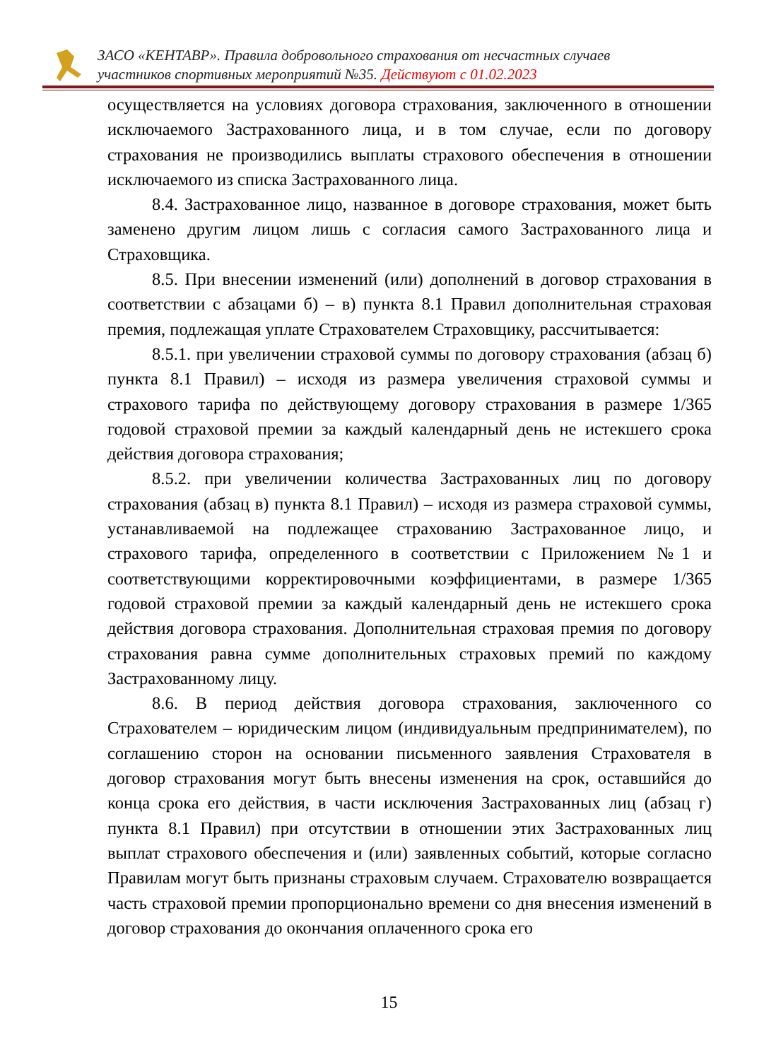ЗАСО «КЕНТАВР». Правила добровольного страхования от несчастных случаев
участников спортивных мероприятий №35. Действуют с 01.02.2023
осуществляется на условиях договора страхования, заключенного в отношении исключаемого Застрахованного лица, и в том случае, если по договору страхования не производились выплаты страхового обеспечения в отношении исключаемого из списка Застрахованного лица.
8.4. Застрахованное лицо, названное в договоре страхования, может быть заменено другим лицом лишь с согласия самого Застрахованного лица и Страховщика.
8.5. При внесении изменений (или) дополнений в договор страхования в соответствии с абзацами б) – в) пункта 8.1 Правил дополнительная страховая премия, подлежащая уплате Страхователем Страховщику, рассчитывается:
8.5.1. при увеличении страховой суммы по договору страхования (абзац б) пункта 8.1 Правил) – исходя из размера увеличения страховой суммы и страхового тарифа по действующему договору страхования в размере 1/365 годовой страховой премии за каждый календарный день не истекшего срока действия договора страхования;
8.5.2. при увеличении количества Застрахованных лиц по договору страхования (абзац в) пункта 8.1 Правил) – исходя из размера страховой суммы, устанавливаемой на подлежащее страхованию Застрахованное лицо, и страхового тарифа, определенного в соответствии с Приложением №1 и соответствующими корректировочными коэффициентами, в размере 1/365 годовой страховой премии за каждый календарный день не истекшего срока действия договора страхования. Дополнительная страховая премия по договору страхования равна сумме дополнительных страховых премий по каждому Застрахованному лицу.
8.6. В период действия договора страхования, заключенного со Страхователем – юридическим лицом (индивидуальным предпринимателем), по соглашению сторон на основании письменного заявления Страхователя в договор страхования могут быть внесены изменения на срок, оставшийся до конца срока его действия, в части исключения Застрахованных лиц (абзац г) пункта 8.1 Правил) при отсутствии в отношении этих Застрахованных лиц выплат страхового обеспечения и (или) заявленных событий, которые согласно Правилам могут быть признаны страховым случаем. Страхователю возвращается часть страховой премии пропорционально времени со дня внесения изменений в договор страхования до окончания оплаченного срока его
15